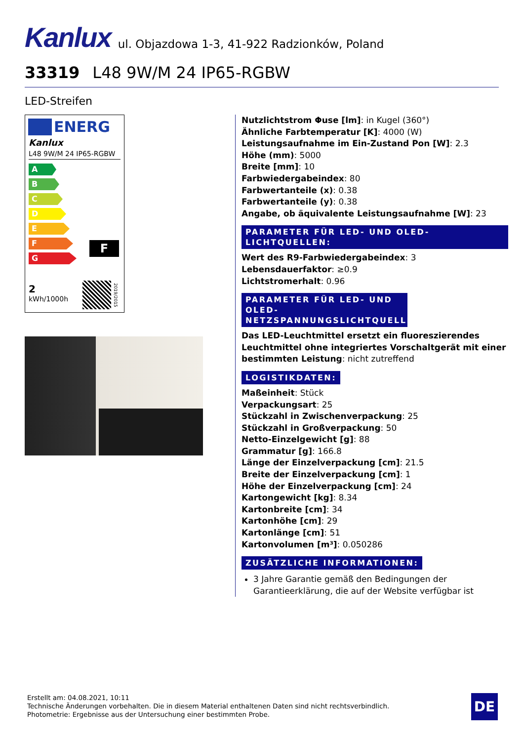Kanlux ul. Objazdowa 1-3, 41-922 Radzionków, Poland
33319 L48 9W/M 24 IP65-RGBW
LED-Streifen
ENERG
Kanlux
L48 9W/M 24 IP65-RGBW
A
B
C
D
E
F
G
F
2
kWh/1000h
2019/2015
Nutzlichtstrom Φuse [lm]: in Kugel (360°)
Ähnliche Farbtemperatur [K]: 4000 (W)
Leistungsaufnahme im Ein-Zustand Pon [W]: 2.3
Höhe (mm): 5000
Breite [mm]: 10
Farbwiedergabeindex: 80
Farbwertanteile (x): 0.38
Farbwertanteile (y): 0.38
Angabe, ob äquivalente Leistungsaufnahme [W]: 23
PARAMETER FÜR LED- UND OLED-LICHTQUELLEN:
Wert des R9-Farbwiedergabeindex: 3
Lebensdauerfaktor: ≥0.9
Lichtstromerhalt: 0.96
PARAMETER FÜR LED- UND OLED-NETZSPANNUNGSLICHTQUELLEN:
Das LED-Leuchtmittel ersetzt ein fluoreszierendes Leuchtmittel ohne integriertes Vorschaltgerät mit einer bestimmten Leistung: nicht zutreffend
LOGISTIKDATEN:
Maßeinheit: Stück
Verpackungsart: 25
Stückzahl in Zwischenverpackung: 25
Stückzahl in Großverpackung: 50
Netto-Einzelgewicht [g]: 88
Grammatur [g]: 166.8
Länge der Einzelverpackung [cm]: 21.5
Breite der Einzelverpackung [cm]: 1
Höhe der Einzelverpackung [cm]: 24
Kartongewicht [kg]: 8.34
Kartonbreite [cm]: 34
Kartonhöhe [cm]: 29
Kartonlänge [cm]: 51
Kartonvolumen [m³]: 0.050286
ZUSÄTZLICHE INFORMATIONEN:
3 Jahre Garantie gemäß den Bedingungen der Garantieerklärung, die auf der Website verfügbar ist
Erstellt am: 04.08.2021, 10:11
Technische Änderungen vorbehalten. Die in diesem Material enthaltenen Daten sind nicht rechtsverbindlich.
Photometrie: Ergebnisse aus der Untersuchung einer bestimmten Probe.
DE